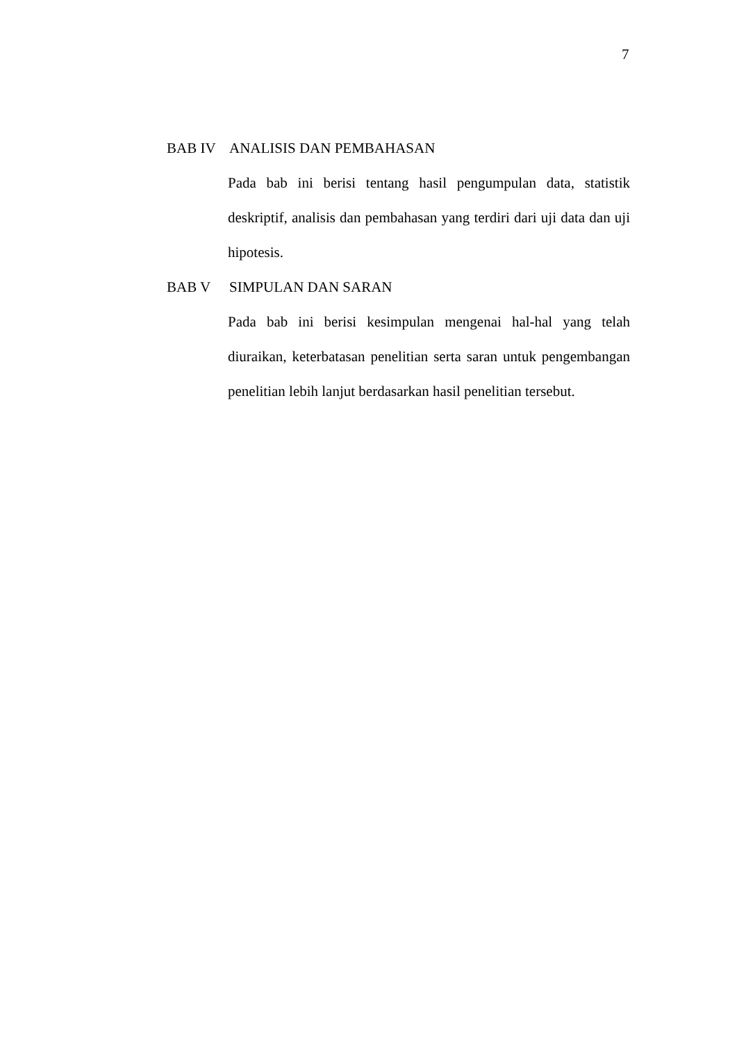7
BAB IV ANALISIS DAN PEMBAHASAN
Pada bab ini berisi tentang hasil pengumpulan data, statistik deskriptif, analisis dan pembahasan yang terdiri dari uji data dan uji hipotesis.
BAB V SIMPULAN DAN SARAN
Pada bab ini berisi kesimpulan mengenai hal-hal yang telah diuraikan, keterbatasan penelitian serta saran untuk pengembangan penelitian lebih lanjut berdasarkan hasil penelitian tersebut.